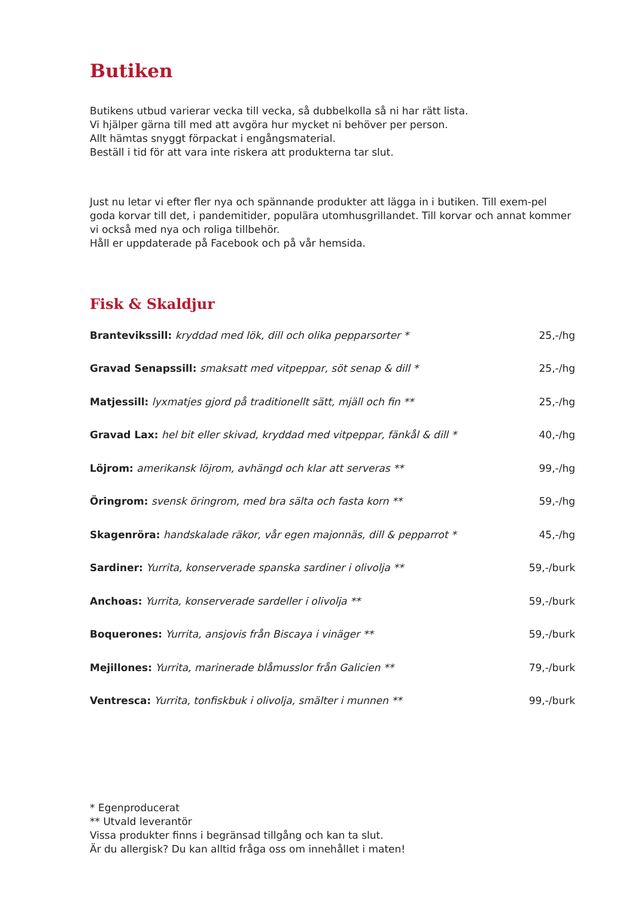Butiken
Butikens utbud varierar vecka till vecka, så dubbelkolla så ni har rätt lista.
Vi hjälper gärna till med att avgöra hur mycket ni behöver per person.
Allt hämtas snyggt förpackat i engångsmaterial.
Beställ i tid för att vara inte riskera att produkterna tar slut.
Just nu letar vi efter fler nya och spännande produkter att lägga in i butiken. Till exem-pel goda korvar till det, i pandemitider, populära utomhusgrillandet. Till korvar och annat kommer vi också med nya och roliga tillbehör.
Håll er uppdaterade på Facebook och på vår hemsida.
Fisk & Skaldjur
| Brantevikssill: kryddad med lök, dill och olika pepparsorter * | 25,-/hg |
| Gravad Senapssill: smaksatt med vitpeppar, söt senap & dill * | 25,-/hg |
| Matjessill: lyxmatjes gjord på traditionellt sätt, mjäll och fin ** | 25,-/hg |
| Gravad Lax: hel bit eller skivad, kryddad med vitpeppar, fänkål & dill * | 40,-/hg |
| Löjrom: amerikansk löjrom, avhängd och klar att serveras ** | 99,-/hg |
| Öringrom: svensk öringrom, med bra sälta och fasta korn ** | 59,-/hg |
| Skagenröra: handskalade räkor, vår egen majonnäs, dill & pepparrot * | 45,-/hg |
| Sardiner: Yurrita, konserverade spanska sardiner i olivolja ** | 59,-/burk |
| Anchoas: Yurrita, konserverade sardeller i olivolja ** | 59,-/burk |
| Boquerones: Yurrita, ansjovis från Biscaya i vinäger ** | 59,-/burk |
| Mejillones: Yurrita, marinerade blåmusslor från Galicien ** | 79,-/burk |
| Ventresca: Yurrita, tonfiskbuk i olivolja, smälter i munnen ** | 99,-/burk |
* Egenproducerat
** Utvald leverantör
Vissa produkter finns i begränsad tillgång och kan ta slut.
Är du allergisk? Du kan alltid fråga oss om innehållet i maten!